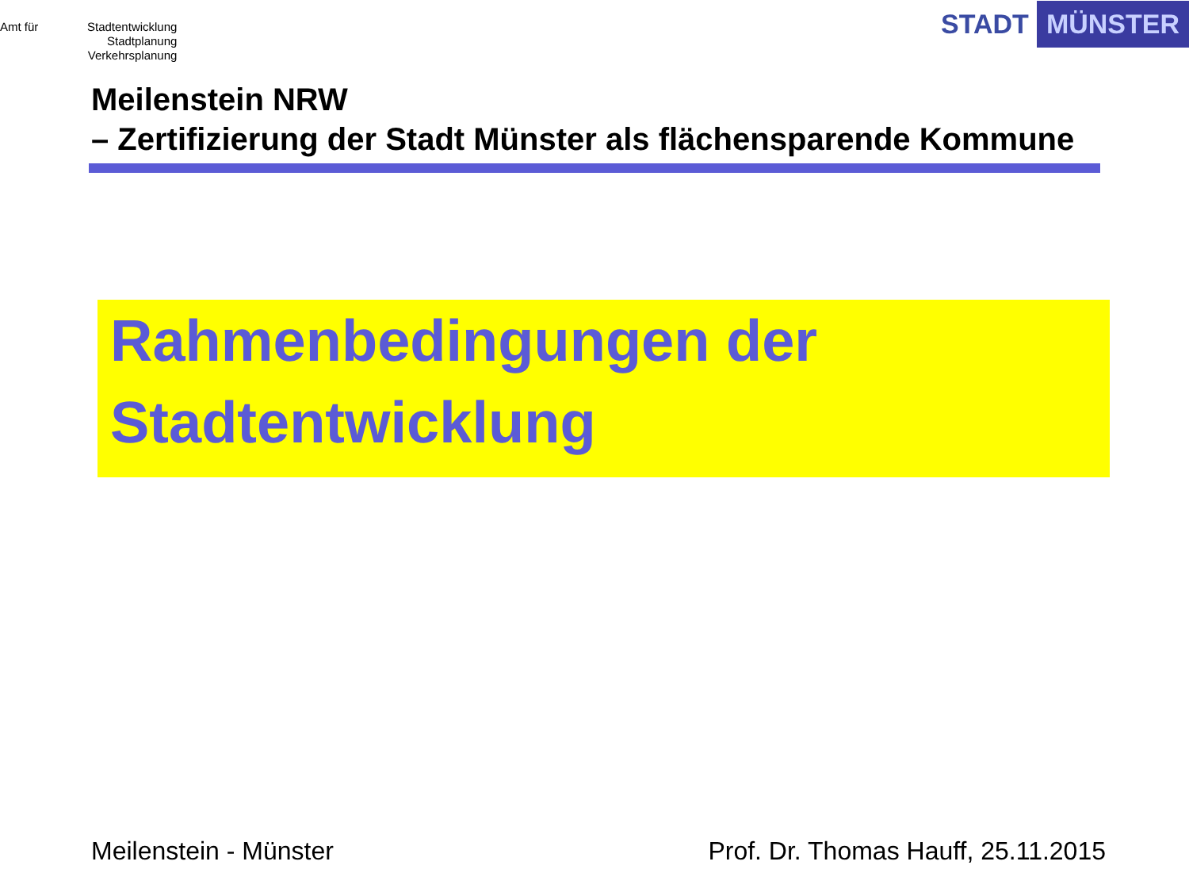Amt für
Stadtentwicklung
Stadtplanung
Verkehrsplanung
STADT MÜNSTER
Meilenstein NRW
– Zertifizierung der Stadt Münster als flächensparende Kommune
Rahmenbedingungen der
Stadtentwicklung
Meilenstein - Münster Prof. Dr. Thomas Hauff, 25.11.2015